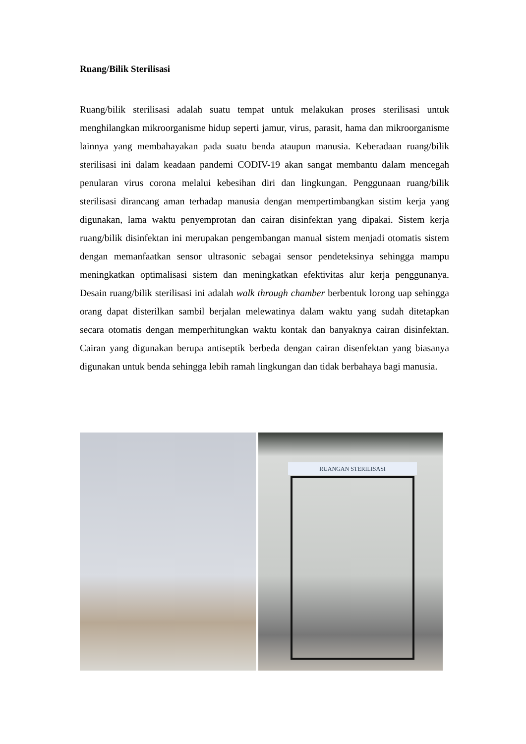Ruang/Bilik Sterilisasi
Ruang/bilik sterilisasi adalah suatu tempat untuk melakukan proses sterilisasi untuk menghilangkan mikroorganisme hidup seperti jamur, virus, parasit, hama dan mikroorganisme lainnya yang membahayakan pada suatu benda ataupun manusia. Keberadaan ruang/bilik sterilisasi ini dalam keadaan pandemi CODIV-19 akan sangat membantu dalam mencegah penularan virus corona melalui kebesihan diri dan lingkungan. Penggunaan ruang/bilik sterilisasi dirancang aman terhadap manusia dengan mempertimbangkan sistim kerja yang digunakan, lama waktu penyemprotan dan cairan disinfektan yang dipakai. Sistem kerja ruang/bilik disinfektan ini merupakan pengembangan manual sistem menjadi otomatis sistem dengan memanfaatkan sensor ultrasonic sebagai sensor pendeteksinya sehingga mampu meningkatkan optimalisasi sistem dan meningkatkan efektivitas alur kerja penggunanya. Desain ruang/bilik sterilisasi ini adalah walk through chamber berbentuk lorong uap sehingga orang dapat disterilkan sambil berjalan melewatinya dalam waktu yang sudah ditetapkan secara otomatis dengan memperhitungkan waktu kontak dan banyaknya cairan disinfektan. Cairan yang digunakan berupa antiseptik berbeda dengan cairan disenfektan yang biasanya digunakan untuk benda sehingga lebih ramah lingkungan dan tidak berbahaya bagi manusia.
RUANGAN STERILISASI